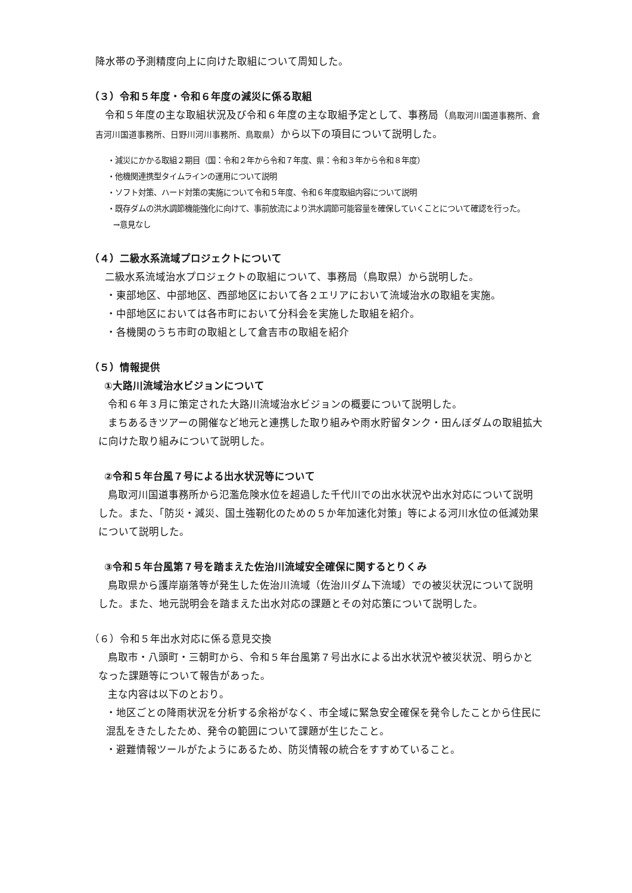降水帯の予測精度向上に向けた取組について周知した。
（３）令和５年度・令和６年度の減災に係る取組
令和５年度の主な取組状況及び令和６年度の主な取組予定として、事務局（鳥取河川国道事務所、倉吉河川国道事務所、日野川河川事務所、鳥取県）から以下の項目について説明した。
・減災にかかる取組２期目（国：令和２年から令和７年度、県：令和３年から令和８年度）
・他機関連携型タイムラインの運用について説明
・ソフト対策、ハード対策の実施について令和５年度、令和６年度取組内容について説明
・既存ダムの洪水調節機能強化に向けて、事前放流により洪水調節可能容量を確保していくことについて確認を行った。
→意見なし
（４）二級水系流域プロジェクトについて
二級水系流域治水プロジェクトの取組について、事務局（鳥取県）から説明した。
・東部地区、中部地区、西部地区において各２エリアにおいて流域治水の取組を実施。
・中部地区においては各市町において分科会を実施した取組を紹介。
・各機関のうち市町の取組として倉吉市の取組を紹介
（５）情報提供
①大路川流域治水ビジョンについて
令和６年３月に策定された大路川流域治水ビジョンの概要について説明した。
まちあるきツアーの開催など地元と連携した取り組みや雨水貯留タンク・田んぼダムの取組拡大に向けた取り組みについて説明した。
②令和５年台風７号による出水状況等について
鳥取河川国道事務所から氾濫危険水位を超過した千代川での出水状況や出水対応について説明した。また、「防災・減災、国土強靭化のための５か年加速化対策」等による河川水位の低減効果について説明した。
③令和５年台風第７号を踏まえた佐治川流域安全確保に関するとりくみ
鳥取県から護岸崩落等が発生した佐治川流域（佐治川ダム下流域）での被災状況について説明した。また、地元説明会を踏まえた出水対応の課題とその対応策について説明した。
（６）令和５年出水対応に係る意見交換
鳥取市・八頭町・三朝町から、令和５年台風第７号出水による出水状況や被災状況、明らかとなった課題等について報告があった。
主な内容は以下のとおり。
・地区ごとの降雨状況を分析する余裕がなく、市全域に緊急安全確保を発令したことから住民に混乱をきたしたため、発令の範囲について課題が生じたこと。
・避難情報ツールがたようにあるため、防災情報の統合をすすめていること。